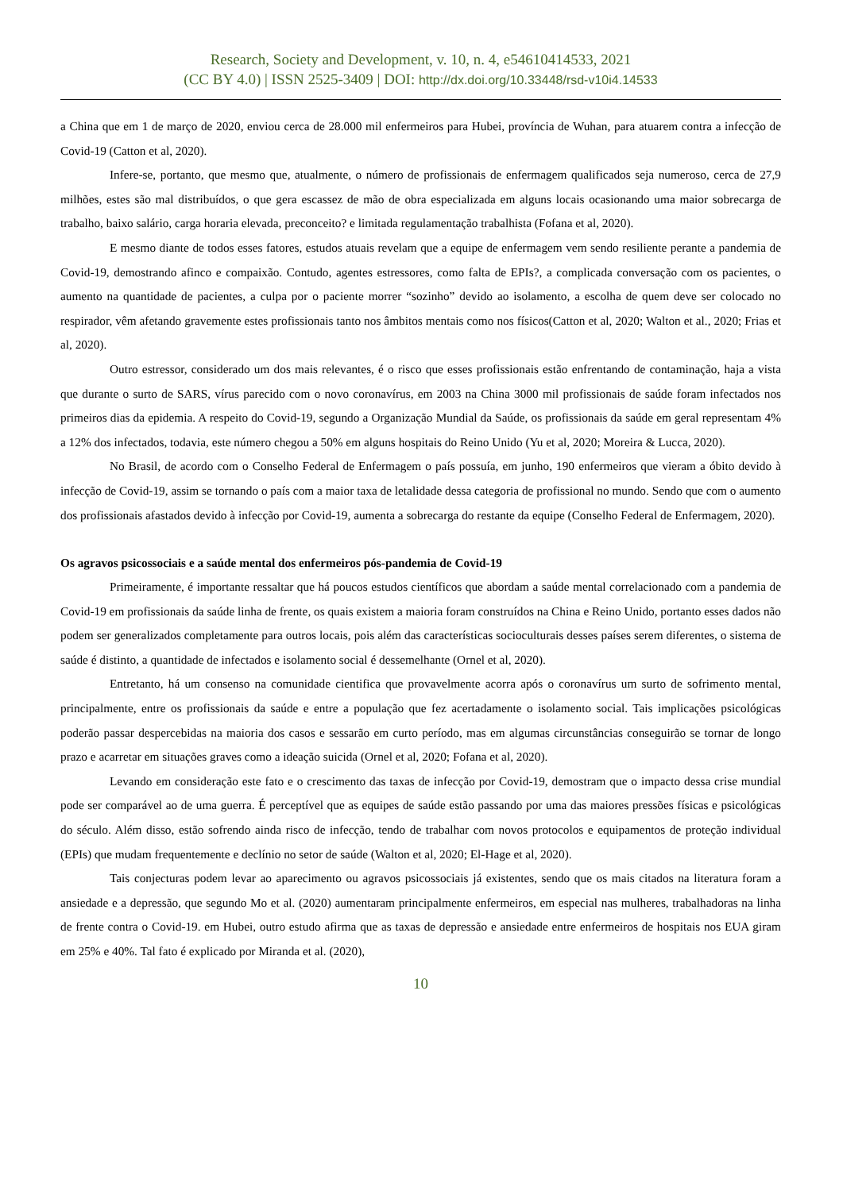Research, Society and Development, v. 10, n. 4, e54610414533, 2021
(CC BY 4.0) | ISSN 2525-3409 | DOI: http://dx.doi.org/10.33448/rsd-v10i4.14533
a China que em 1 de março de 2020, enviou cerca de 28.000 mil enfermeiros para Hubei, província de Wuhan, para atuarem contra a infecção de Covid-19 (Catton et al, 2020).
Infere-se, portanto, que mesmo que, atualmente, o número de profissionais de enfermagem qualificados seja numeroso, cerca de 27,9 milhões, estes são mal distribuídos, o que gera escassez de mão de obra especializada em alguns locais ocasionando uma maior sobrecarga de trabalho, baixo salário, carga horaria elevada, preconceito? e limitada regulamentação trabalhista (Fofana et al, 2020).
E mesmo diante de todos esses fatores, estudos atuais revelam que a equipe de enfermagem vem sendo resiliente perante a pandemia de Covid-19, demostrando afinco e compaixão. Contudo, agentes estressores, como falta de EPIs?, a complicada conversação com os pacientes, o aumento na quantidade de pacientes, a culpa por o paciente morrer “sozinho” devido ao isolamento, a escolha de quem deve ser colocado no respirador, vêm afetando gravemente estes profissionais tanto nos âmbitos mentais como nos físicos(Catton et al, 2020; Walton et al., 2020; Frias et al, 2020).
Outro estressor, considerado um dos mais relevantes, é o risco que esses profissionais estão enfrentando de contaminação, haja a vista que durante o surto de SARS, vírus parecido com o novo coronavírus, em 2003 na China 3000 mil profissionais de saúde foram infectados nos primeiros dias da epidemia. A respeito do Covid-19, segundo a Organização Mundial da Saúde, os profissionais da saúde em geral representam 4% a 12% dos infectados, todavia, este número chegou a 50% em alguns hospitais do Reino Unido (Yu et al, 2020; Moreira & Lucca, 2020).
No Brasil, de acordo com o Conselho Federal de Enfermagem o país possuía, em junho, 190 enfermeiros que vieram a óbito devido à infecção de Covid-19, assim se tornando o país com a maior taxa de letalidade dessa categoria de profissional no mundo. Sendo que com o aumento dos profissionais afastados devido à infecção por Covid-19, aumenta a sobrecarga do restante da equipe (Conselho Federal de Enfermagem, 2020).
Os agravos psicossociais e a saúde mental dos enfermeiros pós-pandemia de Covid-19
Primeiramente, é importante ressaltar que há poucos estudos científicos que abordam a saúde mental correlacionado com a pandemia de Covid-19 em profissionais da saúde linha de frente, os quais existem a maioria foram construídos na China e Reino Unido, portanto esses dados não podem ser generalizados completamente para outros locais, pois além das características socioculturais desses países serem diferentes, o sistema de saúde é distinto, a quantidade de infectados e isolamento social é dessemelhante (Ornel et al, 2020).
Entretanto, há um consenso na comunidade cientifica que provavelmente acorra após o coronavírus um surto de sofrimento mental, principalmente, entre os profissionais da saúde e entre a população que fez acertadamente o isolamento social. Tais implicações psicológicas poderão passar despercebidas na maioria dos casos e sessarão em curto período, mas em algumas circunstâncias conseguirão se tornar de longo prazo e acarretar em situações graves como a ideação suicida (Ornel et al, 2020; Fofana et al, 2020).
Levando em consideração este fato e o crescimento das taxas de infecção por Covid-19, demostram que o impacto dessa crise mundial pode ser comparável ao de uma guerra. É perceptível que as equipes de saúde estão passando por uma das maiores pressões físicas e psicológicas do século. Além disso, estão sofrendo ainda risco de infecção, tendo de trabalhar com novos protocolos e equipamentos de proteção individual (EPIs) que mudam frequentemente e declínio no setor de saúde (Walton et al, 2020; El-Hage et al, 2020).
Tais conjecturas podem levar ao aparecimento ou agravos psicossociais já existentes, sendo que os mais citados na literatura foram a ansiedade e a depressão, que segundo Mo et al. (2020) aumentaram principalmente enfermeiros, em especial nas mulheres, trabalhadoras na linha de frente contra o Covid-19. em Hubei, outro estudo afirma que as taxas de depressão e ansiedade entre enfermeiros de hospitais nos EUA giram em 25% e 40%. Tal fato é explicado por Miranda et al. (2020),
10